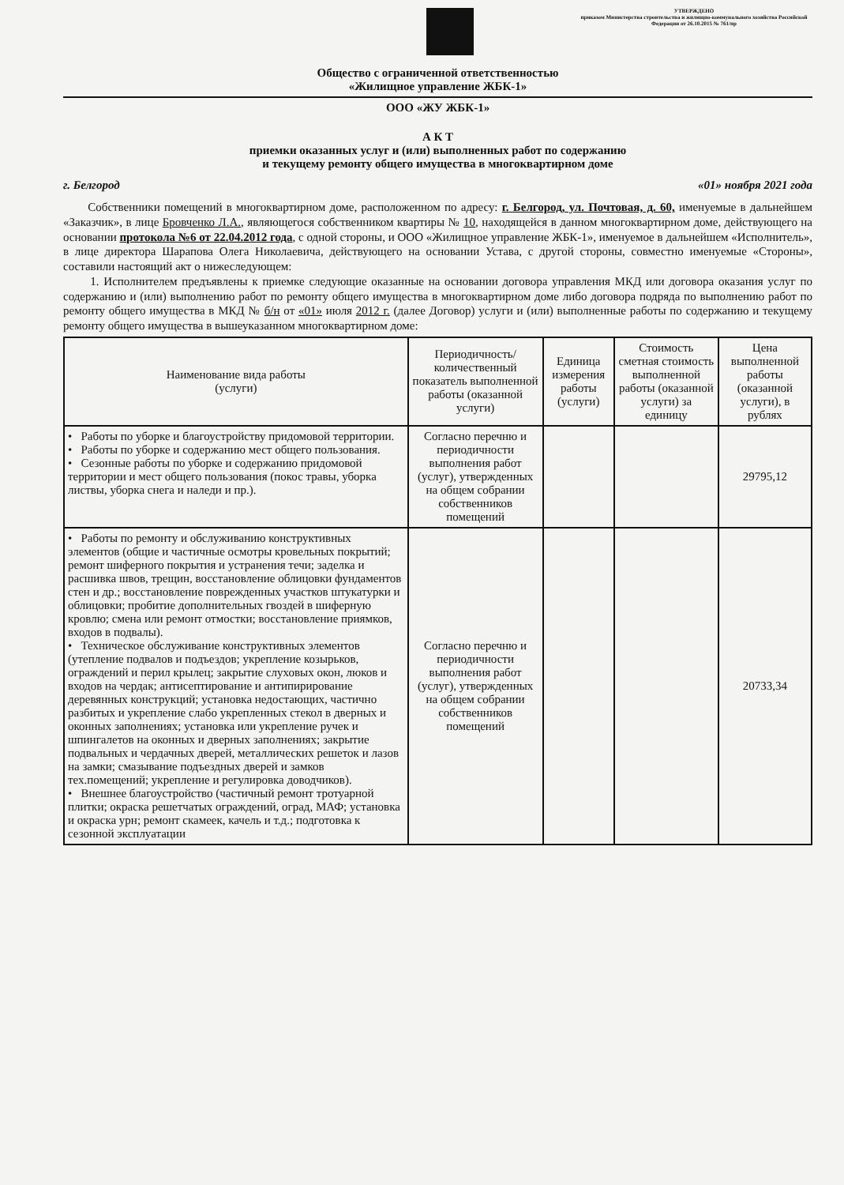УТВЕРЖДЕНО
приказом Министерства строительства и жилищно-коммунального хозяйства Российской Федерации от 26.10.2015 № 761/пр
Общество с ограниченной ответственностью
«Жилищное управление ЖБК-1»
ООО «ЖУ ЖБК-1»
А К Т
приемки оказанных услуг и (или) выполненных работ по содержанию
и текущему ремонту общего имущества в многоквартирном доме
г. Белгород «01» ноября 2021 года
Собственники помещений в многоквартирном доме, расположенном по адресу: г. Белгород, ул. Почтовая, д. 60, именуемые в дальнейшем «Заказчик», в лице Бровченко Л.А., являющегося собственником квартиры № 10, находящейся в данном многоквартирном доме, действующего на основании протокола №6 от 22.04.2012 года, с одной стороны, и ООО «Жилищное управление ЖБК-1», именуемое в дальнейшем «Исполнитель», в лице директора Шарапова Олега Николаевича, действующего на основании Устава, с другой стороны, совместно именуемые «Стороны», составили настоящий акт о нижеследующем:
1. Исполнителем предъявлены к приемке следующие оказанные на основании договора управления МКД или договора оказания услуг по содержанию и (или) выполнению работ по ремонту общего имущества в многоквартирном доме либо договора подряда по выполнению работ по ремонту общего имущества в МКД № б/н от «01» июля 2012 г. (далее Договор) услуги и (или) выполненные работы по содержанию и текущему ремонту общего имущества в вышеуказанном многоквартирном доме:
| Наименование вида работы (услуги) | Периодичность/ количественный показатель выполненной работы (оказанной услуги) | Единица измерения работы (услуги) | Стоимость сметная стоимость выполненной работы (оказанной услуги) за единицу | Цена выполненной работы (оказанной услуги), в рублях |
| --- | --- | --- | --- | --- |
| • Работы по уборке и благоустройству придомовой территории. • Работы по уборке и содержанию мест общего пользования. • Сезонные работы по уборке и содержанию придомовой территории и мест общего пользования (покос травы, уборка листвы, уборка снега и наледи и пр.). | Согласно перечню и периодичности выполнения работ (услуг), утвержденных на общем собрании собственников помещений | | | 29795,12 |
| • Работы по ремонту и обслуживанию конструктивных элементов (общие и частичные осмотры кровельных покрытий; ремонт шиферного покрытия и устранения течи; заделка и расшивка швов, трещин, восстановление облицовки фундаментов стен и др.; восстановление поврежденных участков штукатурки и облицовки; пробитие дополнительных гвоздей в шиферную кровлю; смена или ремонт отмостки; восстановление приямков, входов в подвалы). • Техническое обслуживание конструктивных элементов (утепление подвалов и подъездов; укрепление козырьков, ограждений и перил крылец; закрытие слуховых окон, люков и входов на чердак; антисептирование и антипирирование деревянных конструкций; установка недостающих, частично разбитых и укрепление слабо укрепленных стекол в дверных и оконных заполнениях; установка или укрепление ручек и шпингалетов на оконных и дверных заполнениях; закрытие подвальных и чердачных дверей, металлических решеток и лазов на замки; смазывание подъездных дверей и замков тех.помещений; укрепление и регулировка доводчиков). • Внешнее благоустройство (частичный ремонт тротуарной плитки; окраска решетчатых ограждений, оград, МАФ; установка и окраска урн; ремонт скамеек, качель и т.д.; подготовка к сезонной эксплуатации | Согласно перечню и периодичности выполнения работ (услуг), утвержденных на общем собрании собственников помещений | | | 20733,34 |